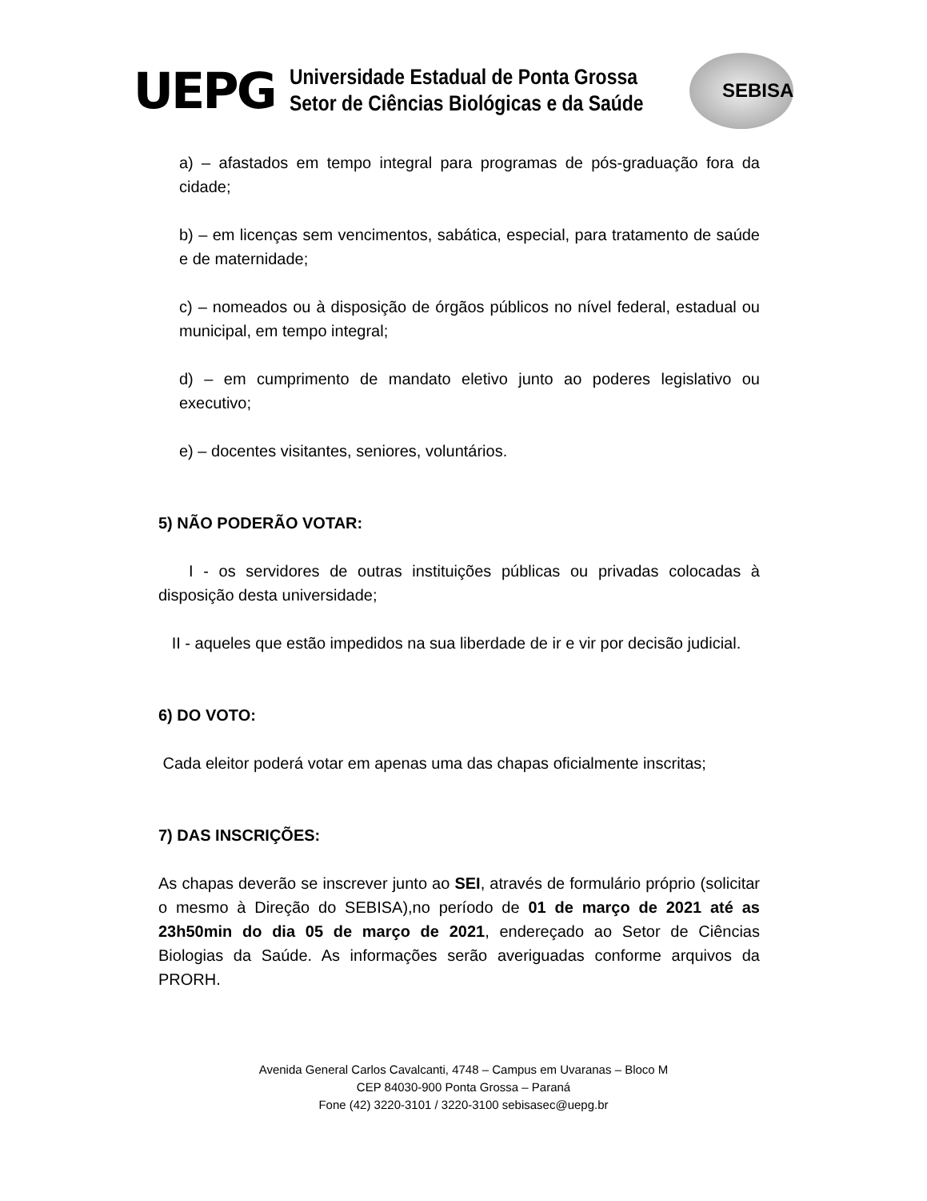UEPG
Universidade Estadual de Ponta Grossa
Setor de Ciências Biológicas e da Saúde
SEBISA
a) – afastados em tempo integral para programas de pós-graduação fora da cidade;
b) – em licenças sem vencimentos, sabática, especial, para tratamento de saúde e de maternidade;
c) – nomeados ou à disposição de órgãos públicos no nível federal, estadual ou municipal, em tempo integral;
d) – em cumprimento de mandato eletivo junto ao poderes legislativo ou executivo;
e) – docentes visitantes, seniores, voluntários.
5) NÃO PODERÃO VOTAR:
I - os servidores de outras instituições públicas ou privadas colocadas à disposição desta universidade;
II - aqueles que estão impedidos na sua liberdade de ir e vir por decisão judicial.
6) DO VOTO:
Cada eleitor poderá votar em apenas uma das chapas oficialmente inscritas;
7) DAS INSCRIÇÕES:
As chapas deverão se inscrever junto ao SEI, através de formulário próprio (solicitar o mesmo à Direção do SEBISA),no período de 01 de março de 2021 até as 23h50min do dia 05 de março de 2021, endereçado ao Setor de Ciências Biologias da Saúde. As informações serão averiguadas conforme arquivos da PRORH.
Avenida General Carlos Cavalcanti, 4748 – Campus em Uvaranas – Bloco M
CEP 84030-900 Ponta Grossa – Paraná
Fone (42) 3220-3101 / 3220-3100 sebisasec@uepg.br